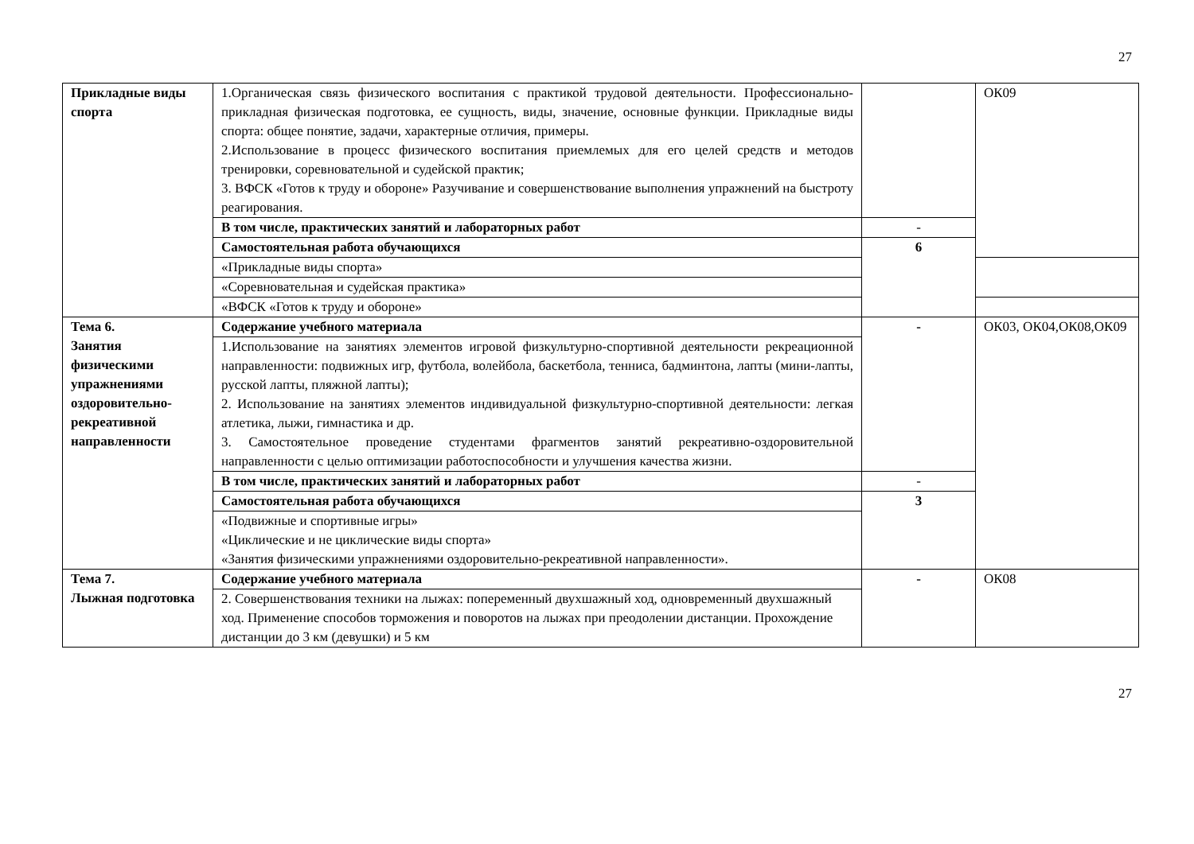27
| Прикладные виды спорта | 1.Органическая связь физического воспитания с практикой трудовой деятельности. Профессионально-прикладная физическая подготовка, ее сущность, виды, значение, основные функции. Прикладные виды спорта: общее понятие, задачи, характерные отличия, примеры. 2.Использование в процесс физического воспитания приемлемых для его целей средств и методов тренировки, соревновательной и судейской практик; 3. ВФСК «Готов к труду и обороне» Разучивание и совершенствование выполнения упражнений на быстроту реагирования. | | ОК09 |
| | В том числе, практических занятий и лабораторных работ | - | |
| | Самостоятельная работа обучающихся | 6 | |
| | «Прикладные виды спорта» | | |
| | «Соревновательная и судейская практика» | | |
| | «ВФСК «Готов к труду и обороне» | | |
| Тема 6. Занятия физическими упражнениями оздоровительно-рекреативной направленности | Содержание учебного материала | - | ОК03, ОК04,ОК08,ОК09 |
| | 1.Использование на занятиях элементов игровой физкультурно-спортивной деятельности рекреационной направленности: подвижных игр, футбола, волейбола, баскетбола, тенниса, бадминтона, лапты (мини-лапты, русской лапты, пляжной лапты); 2. Использование на занятиях элементов индивидуальной физкультурно-спортивной деятельности: легкая атлетика, лыжи, гимнастика и др. 3. Самостоятельное проведение студентами фрагментов занятий рекреативно-оздоровительной направленности с целью оптимизации работоспособности и улучшения качества жизни. | | |
| | В том числе, практических занятий и лабораторных работ | - | |
| | Самостоятельная работа обучающихся | 3 | |
| | «Подвижные и спортивные игры» «Циклические и не циклические виды спорта» «Занятия физическими упражнениями оздоровительно-рекреативной направленности». | | |
| Тема 7. Лыжная подготовка | Содержание учебного материала | - | ОК08 |
| | 2. Совершенствования техники на лыжах: попеременный двухшажный ход, одновременный двухшажный ход. Применение способов торможения и поворотов на лыжах при преодолении дистанции. Прохождение дистанции до 3 км (девушки) и 5 км | | |
27